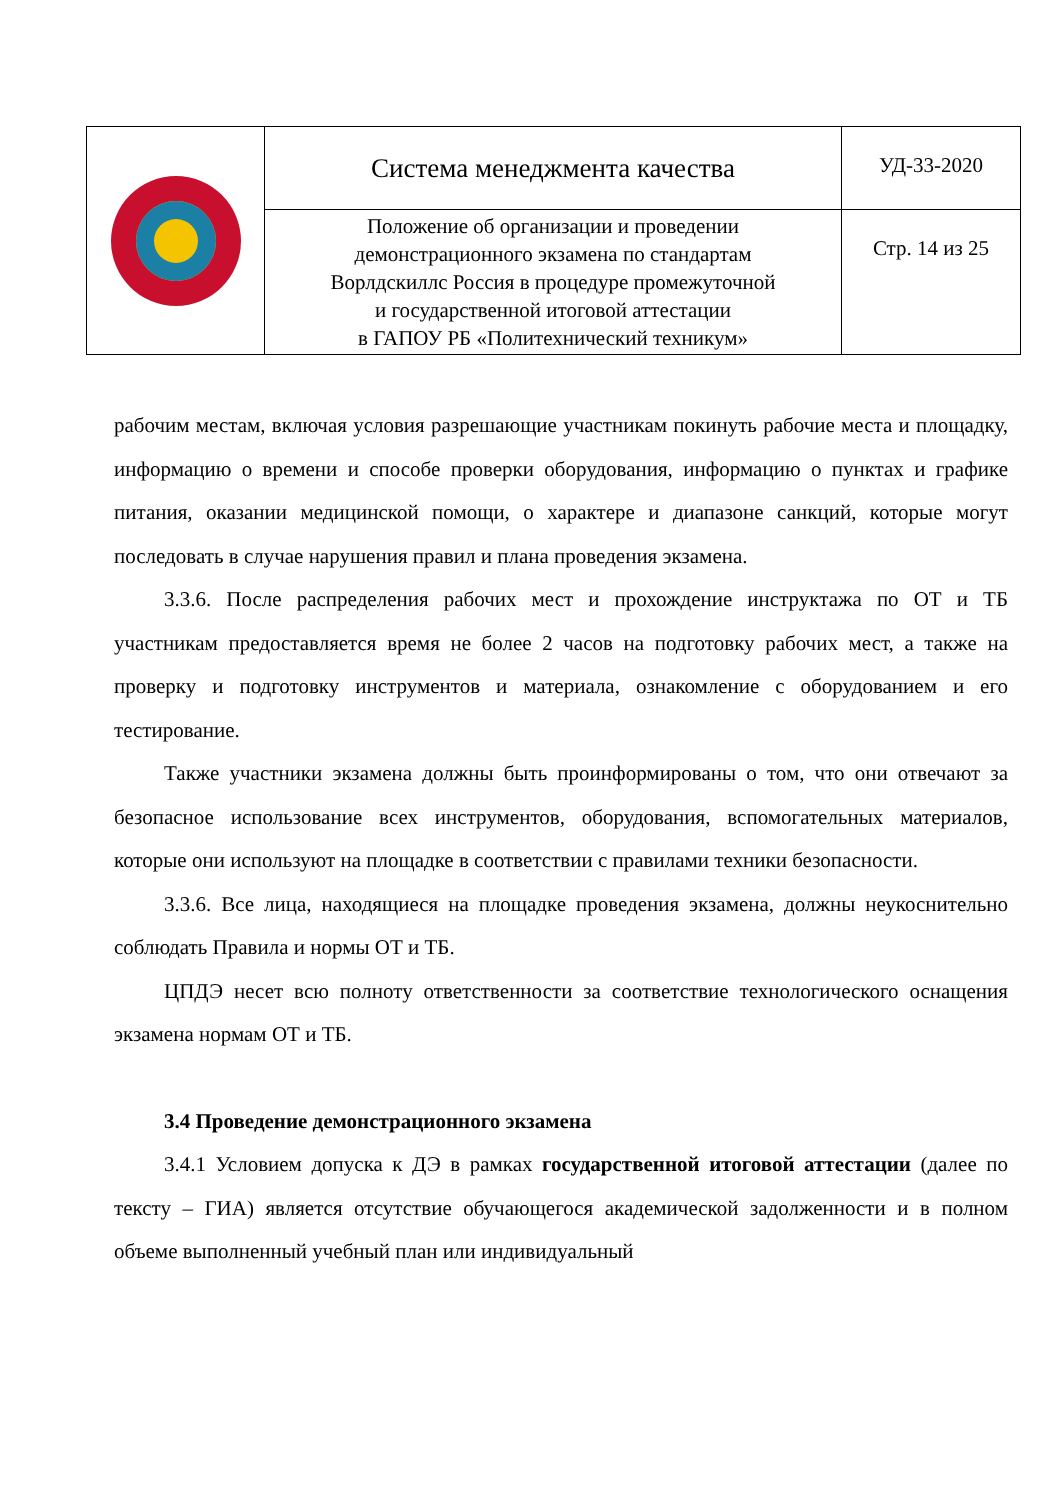| | Система менеджмента качества | УД-33-2020 |
| | Положение об организации и проведении демонстрационного экзамена по стандартам Ворлдскиллс Россия в процедуре промежуточной и государственной итоговой аттестации в ГАПОУ РБ «Политехнический техникум» | Стр. 14 из 25 |
рабочим местам, включая условия разрешающие участникам покинуть рабочие места и площадку, информацию о времени и способе проверки оборудования, информацию о пунктах и графике питания, оказании медицинской помощи, о характере и диапазоне санкций, которые могут последовать в случае нарушения правил и плана проведения экзамена.
3.3.6. После распределения рабочих мест и прохождение инструктажа по ОТ и ТБ участникам предоставляется время не более 2 часов на подготовку рабочих мест, а также на проверку и подготовку инструментов и материала, ознакомление с оборудованием и его тестирование.
Также участники экзамена должны быть проинформированы о том, что они отвечают за безопасное использование всех инструментов, оборудования, вспомогательных материалов, которые они используют на площадке в соответствии с правилами техники безопасности.
3.3.6. Все лица, находящиеся на площадке проведения экзамена, должны неукоснительно соблюдать Правила и нормы ОТ и ТБ.
ЦПДЭ несет всю полноту ответственности за соответствие технологического оснащения экзамена нормам ОТ и ТБ.
3.4 Проведение демонстрационного экзамена
3.4.1 Условием допуска к ДЭ в рамках государственной итоговой аттестации (далее по тексту – ГИА) является отсутствие обучающегося академической задолженности и в полном объеме выполненный учебный план или индивидуальный